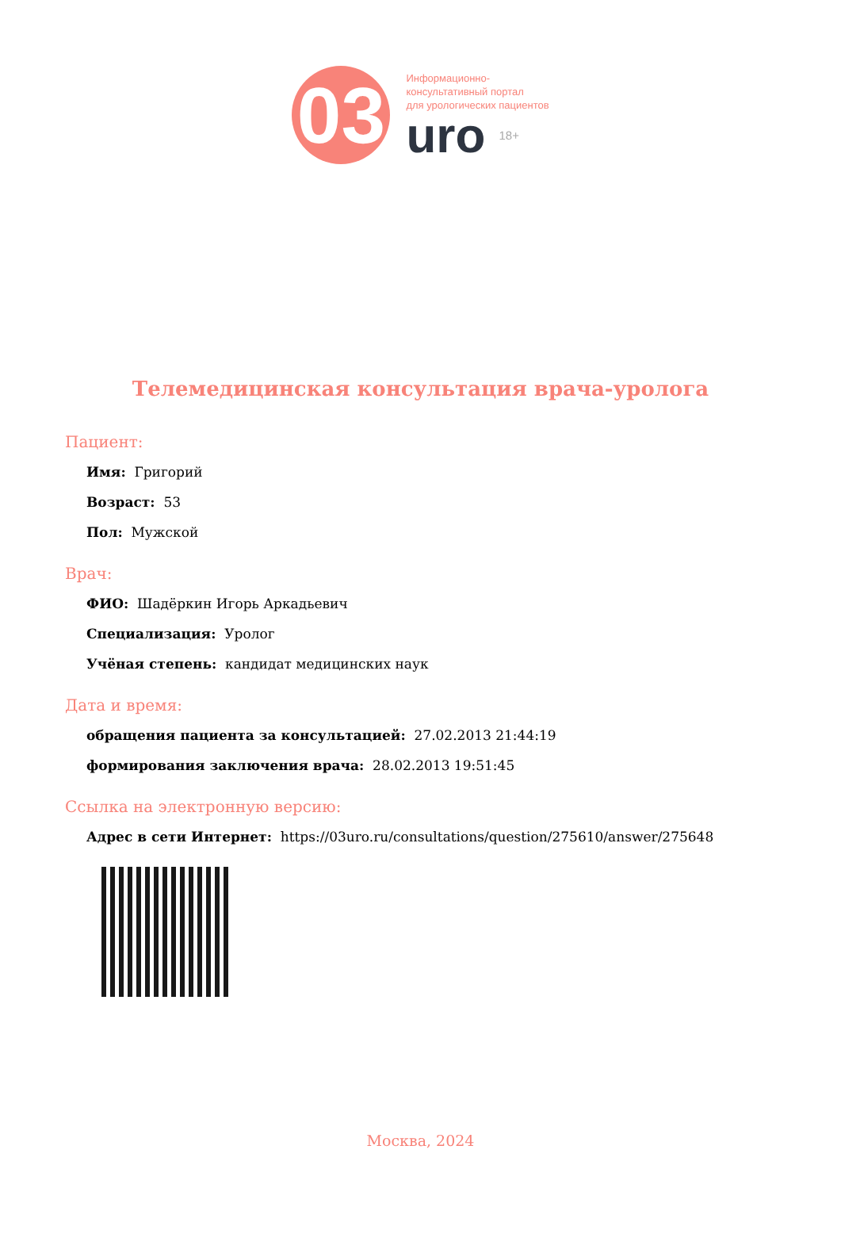03
Информационно-
консультативный портал
для урологических пациентов
uro 18+
Телемедицинская консультация врача-уролога
Пациент:
Имя: Григорий
Возраст: 53
Пол: Мужской
Врач:
ФИО: Шадёркин Игорь Аркадьевич
Специализация: Уролог
Учёная степень: кандидат медицинских наук
Дата и время:
обращения пациента за консультацией: 27.02.2013 21:44:19
формирования заключения врача: 28.02.2013 19:51:45
Ссылка на электронную версию:
Адрес в сети Интернет: https://03uro.ru/consultations/question/275610/answer/275648
Москва, 2024